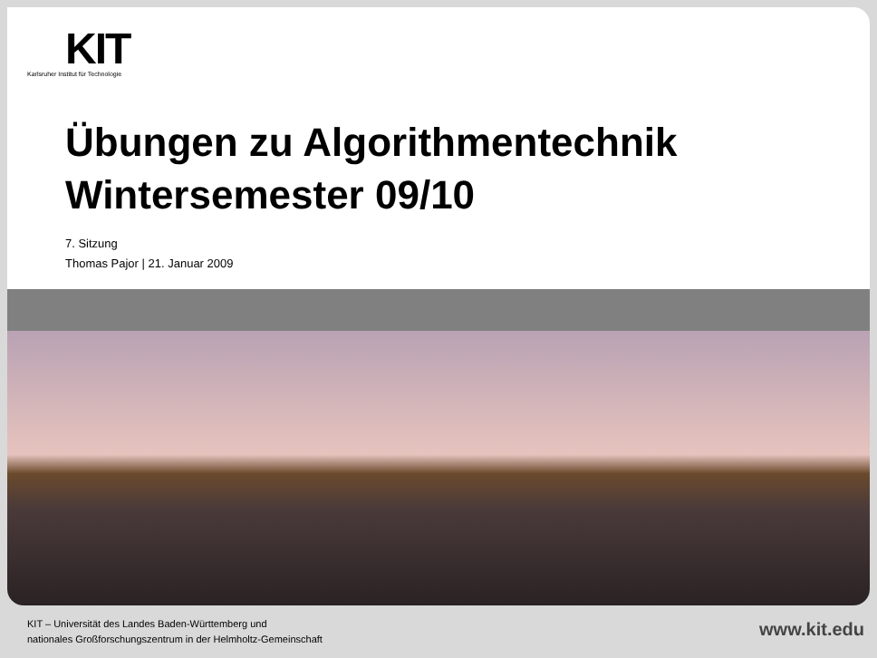KIT
Karlsruher Institut für Technologie
Übungen zu Algorithmentechnik
Wintersemester 09/10
7. Sitzung
Thomas Pajor | 21. Januar 2009
KIT – Universität des Landes Baden-Württemberg und
nationales Großforschungszentrum in der Helmholtz-Gemeinschaft
www.kit.edu